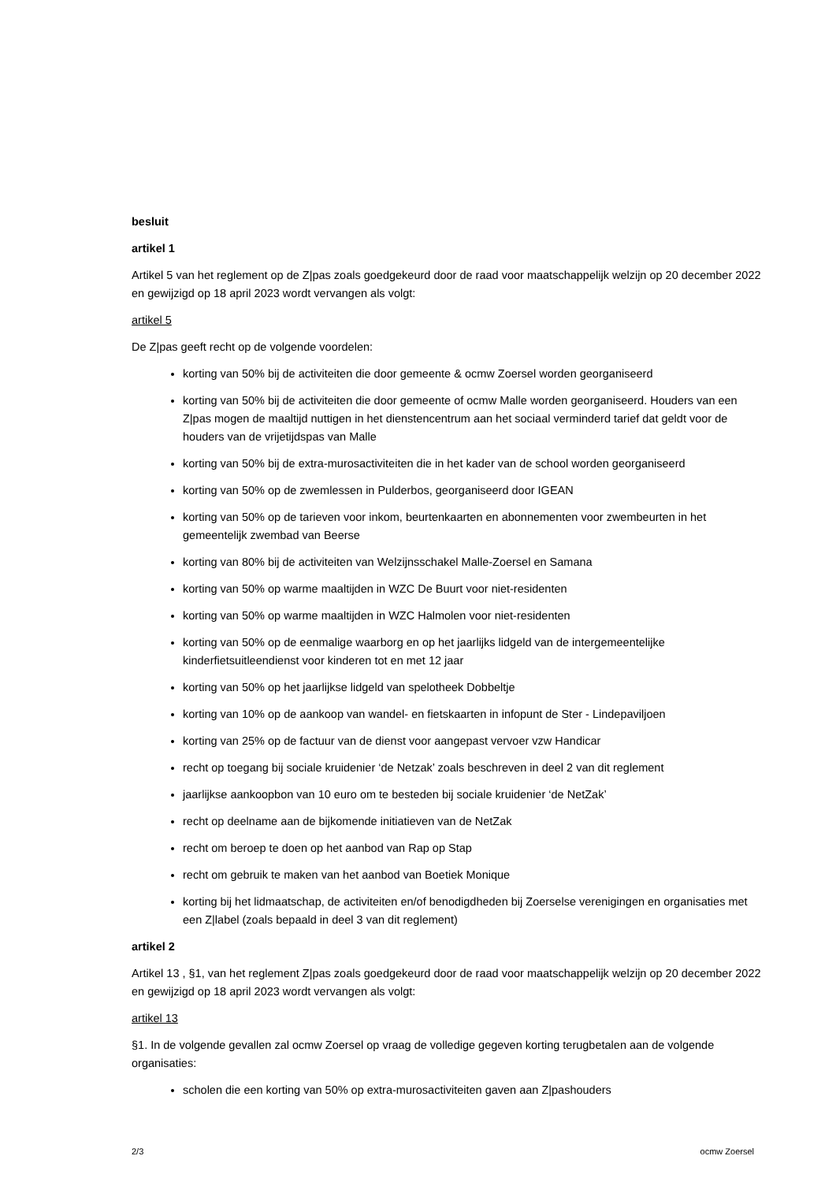besluit
artikel 1
Artikel 5 van het reglement op de Z|pas zoals goedgekeurd door de raad voor maatschappelijk welzijn op 20 december 2022 en gewijzigd op 18 april 2023 wordt vervangen als volgt:
artikel 5
De Z|pas geeft recht op de volgende voordelen:
korting van 50% bij de activiteiten die door gemeente & ocmw Zoersel worden georganiseerd
korting van 50% bij de activiteiten die door gemeente of ocmw Malle worden georganiseerd. Houders van een Z|pas mogen de maaltijd nuttigen in het dienstencentrum aan het sociaal verminderd tarief dat geldt voor de houders van de vrijetijdspas van Malle
korting van 50% bij de extra-murosactiviteiten die in het kader van de school worden georganiseerd
korting van 50% op de zwemlessen in Pulderbos, georganiseerd door IGEAN
korting van 50% op de tarieven voor inkom, beurtenkaarten en abonnementen voor zwembeurten in het gemeentelijk zwembad van Beerse
korting van 80% bij de activiteiten van Welzijnsschakel Malle-Zoersel en Samana
korting van 50% op warme maaltijden in WZC De Buurt voor niet-residenten
korting van 50% op warme maaltijden in WZC Halmolen voor niet-residenten
korting van 50% op de eenmalige waarborg en op het jaarlijks lidgeld van de intergemeentelijke kinderfietsuitleendienst voor kinderen tot en met 12 jaar
korting van 50% op het jaarlijkse lidgeld van spelotheek Dobbeltje
korting van 10% op de aankoop van wandel- en fietskaarten in infopunt de Ster - Lindepaviljoen
korting van 25% op de factuur van de dienst voor aangepast vervoer vzw Handicar
recht op toegang bij sociale kruidenier ‘de Netzak’ zoals beschreven in deel 2 van dit reglement
jaarlijkse aankoopbon van 10 euro om te besteden bij sociale kruidenier ‘de NetZak’
recht op deelname aan de bijkomende initiatieven van de NetZak
recht om beroep te doen op het aanbod van Rap op Stap
recht om gebruik te maken van het aanbod van Boetiek Monique
korting bij het lidmaatschap, de activiteiten en/of benodigdheden bij Zoerselse verenigingen en organisaties met een Z|label (zoals bepaald in deel 3 van dit reglement)
artikel 2
Artikel 13 , §1, van het reglement Z|pas zoals goedgekeurd door de raad voor maatschappelijk welzijn op 20 december 2022 en gewijzigd op 18 april 2023 wordt vervangen als volgt:
artikel 13
§1. In de volgende gevallen zal ocmw Zoersel op vraag de volledige gegeven korting terugbetalen aan de volgende organisaties:
scholen die een korting van 50% op extra-murosactiviteiten gaven aan Z|pashouders
2/3 ocmw Zoersel